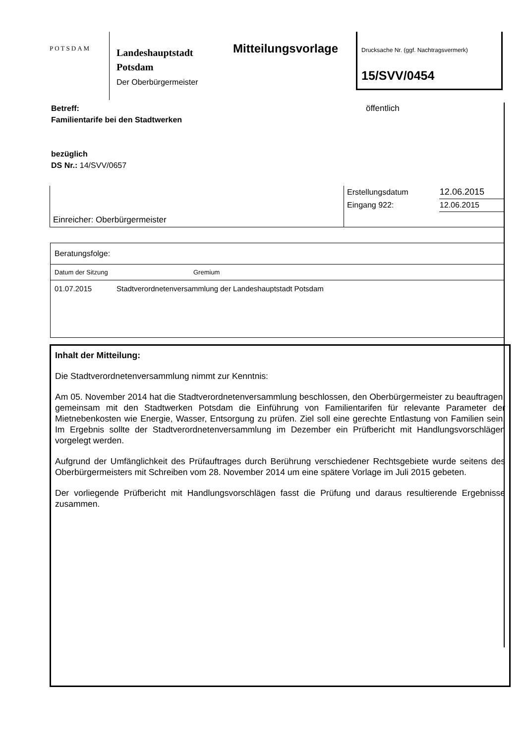POTSDAM
Landeshauptstadt
Potsdam
Der Oberbürgermeister
Mitteilungsvorlage
Drucksache Nr. (ggf. Nachtragsvermerk)
15/SVV/0454
öffentlich
Betreff:
Familientarife bei den Stadtwerken
bezüglich
DS Nr.: 14/SVV/0657
| Einreicher: Oberbürgermeister | Erstellungsdatum | 12.06.2015 |
| | Eingang 922: | 12.06.2015 |
Beratungsfolge:
Datum der Sitzung Gremium
01.07.2015 Stadtverordnetenversammlung der Landeshauptstadt Potsdam
Inhalt der Mitteilung:
Die Stadtverordnetenversammlung nimmt zur Kenntnis:
Am 05. November 2014 hat die Stadtverordnetenversammlung beschlossen, den Oberbürgermeister zu beauftragen, gemeinsam mit den Stadtwerken Potsdam die Einführung von Familientarifen für relevante Parameter der Mietnebenkosten wie Energie, Wasser, Entsorgung zu prüfen. Ziel soll eine gerechte Entlastung von Familien sein. Im Ergebnis sollte der Stadtverordnetenversammlung im Dezember ein Prüfbericht mit Handlungsvorschlägen vorgelegt werden.
Aufgrund der Umfänglichkeit des Prüfauftrages durch Berührung verschiedener Rechtsgebiete wurde seitens des Oberbürgermeisters mit Schreiben vom 28. November 2014 um eine spätere Vorlage im Juli 2015 gebeten.
Der vorliegende Prüfbericht mit Handlungsvorschlägen fasst die Prüfung und daraus resultierende Ergebnisse zusammen.